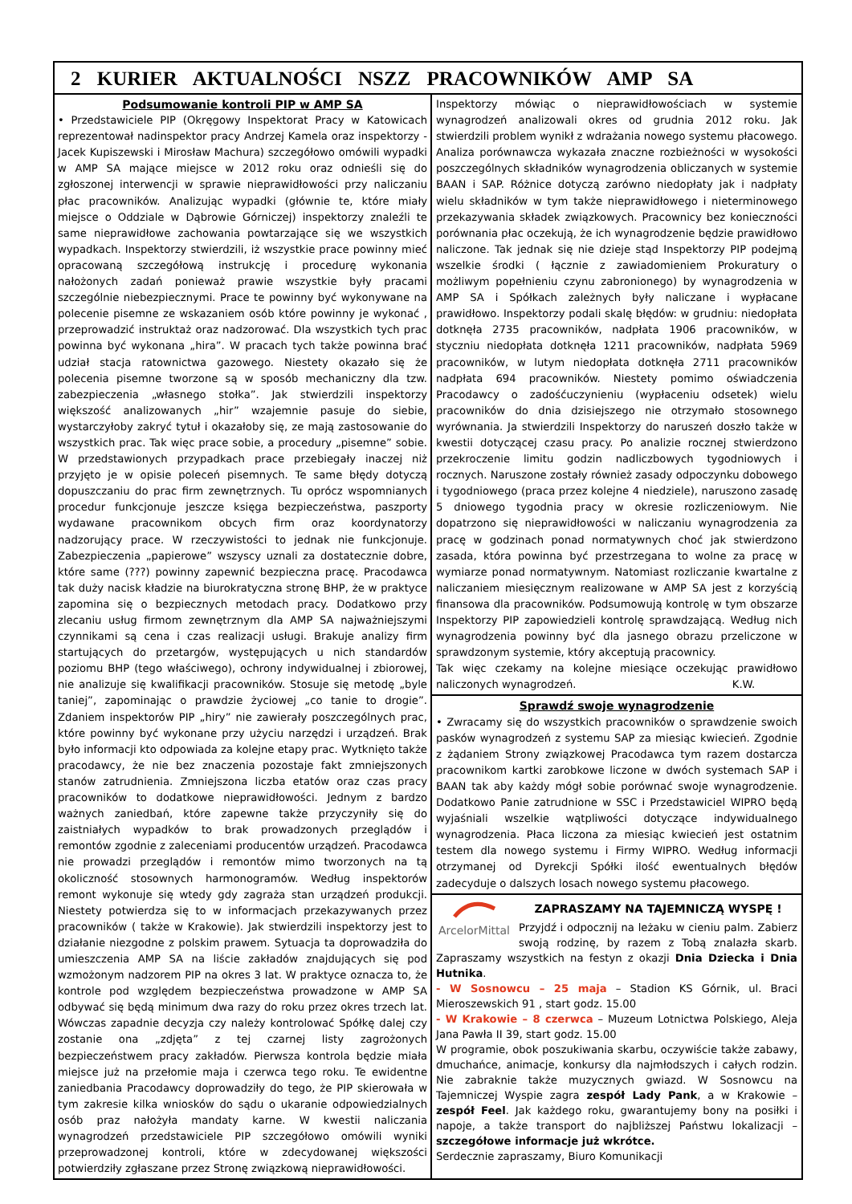2 KURIER AKTUALNOŚCI NSZZ PRACOWNIKÓW AMP SA
Podsumowanie kontroli PIP w AMP SA
• Przedstawiciele PIP (Okręgowy Inspektorat Pracy w Katowicach reprezentował nadinspektor pracy Andrzej Kamela oraz inspektorzy - Jacek Kupiszewski i Mirosław Machura) szczegółowo omówili wypadki w AMP SA mające miejsce w 2012 roku oraz odnieśli się do zgłoszonej interwencji w sprawie nieprawidłowości przy naliczaniu płac pracowników. Analizując wypadki (głównie te, które miały miejsce o Oddziale w Dąbrowie Górniczej) inspektorzy znaleźli te same nieprawidłowe zachowania powtarzające się we wszystkich wypadkach. Inspektorzy stwierdzili, iż wszystkie prace powinny mieć opracowaną szczegółową instrukcję i procedurę wykonania nałożonych zadań ponieważ prawie wszystkie były pracami szczególnie niebezpiecznymi. Prace te powinny być wykonywane na polecenie pisemne ze wskazaniem osób które powinny je wykonać , przeprowadzić instruktaż oraz nadzorować. Dla wszystkich tych prac powinna być wykonana „hira”. W pracach tych także powinna brać udział stacja ratownictwa gazowego. Niestety okazało się że polecenia pisemne tworzone są w sposób mechaniczny dla tzw. zabezpieczenia „własnego stołka”. Jak stwierdzili inspektorzy większość analizowanych „hir” wzajemnie pasuje do siebie, wystarczyłoby zakryć tytuł i okazałoby się, ze mają zastosowanie do wszystkich prac. Tak więc prace sobie, a procedury „pisemne” sobie. W przedstawionych przypadkach prace przebiegały inaczej niż przyjęto je w opisie poleceń pisemnych. Te same błędy dotyczą dopuszczaniu do prac firm zewnętrznych. Tu oprócz wspomnianych procedur funkcjonuje jeszcze księga bezpieczeństwa, paszporty wydawane pracownikom obcych firm oraz koordynatorzy nadzorujący prace. W rzeczywistości to jednak nie funkcjonuje. Zabezpieczenia „papierowe” wszyscy uznali za dostatecznie dobre, które same (???) powinny zapewnić bezpieczna pracę. Pracodawca tak duży nacisk kładzie na biurokratyczna stronę BHP, że w praktyce zapomina się o bezpiecznych metodach pracy. Dodatkowo przy zlecaniu usług firmom zewnętrznym dla AMP SA najważniejszymi czynnikami są cena i czas realizacji usługi. Brakuje analizy firm startujących do przetargów, występujących u nich standardów poziomu BHP (tego właściwego), ochrony indywidualnej i zbiorowej, nie analizuje się kwalifikacji pracowników. Stosuje się metodę „byle taniej”, zapominając o prawdzie życiowej „co tanie to drogie”. Zdaniem inspektorów PIP „hiry” nie zawierały poszczególnych prac, które powinny być wykonane przy użyciu narzędzi i urządzeń. Brak było informacji kto odpowiada za kolejne etapy prac. Wytknięto także pracodawcy, że nie bez znaczenia pozostaje fakt zmniejszonych stanów zatrudnienia. Zmniejszona liczba etatów oraz czas pracy pracowników to dodatkowe nieprawidłowości. Jednym z bardzo ważnych zaniedbań, które zapewne także przyczyniły się do zaistniałych wypadków to brak prowadzonych przeglądów i remontów zgodnie z zaleceniami producentów urządzeń. Pracodawca nie prowadzi przeglądów i remontów mimo tworzonych na tą okoliczność stosownych harmonogramów. Według inspektorów remont wykonuje się wtedy gdy zagraża stan urządzeń produkcji. Niestety potwierdza się to w informacjach przekazywanych przez pracowników ( także w Krakowie). Jak stwierdzili inspektorzy jest to działanie niezgodne z polskim prawem. Sytuacja ta doprowadziła do umieszczenia AMP SA na liście zakładów znajdujących się pod wzmożonym nadzorem PIP na okres 3 lat. W praktyce oznacza to, że kontrole pod względem bezpieczeństwa prowadzone w AMP SA odbywać się będą minimum dwa razy do roku przez okres trzech lat. Wówczas zapadnie decyzja czy należy kontrolować Spółkę dalej czy zostanie ona „zdjęta” z tej czarnej listy zagrożonych bezpieczeństwem pracy zakładów. Pierwsza kontrola będzie miała miejsce już na przełomie maja i czerwca tego roku. Te ewidentne zaniedbania Pracodawcy doprowadziły do tego, że PIP skierowała w tym zakresie kilka wniosków do sądu o ukaranie odpowiedzialnych osób praz nałożyła mandaty karne. W kwestii naliczania wynagrodzeń przedstawiciele PIP szczegółowo omówili wyniki przeprowadzonej kontroli, które w zdecydowanej większości potwierdziły zgłaszane przez Stronę związkową nieprawidłowości.
Inspektorzy mówiąc o nieprawidłowościach w systemie wynagrodzeń analizowali okres od grudnia 2012 roku. Jak stwierdzili problem wynikł z wdrażania nowego systemu płacowego. Analiza porównawcza wykazała znaczne rozbieżności w wysokości poszczególnych składników wynagrodzenia obliczanych w systemie BAAN i SAP. Różnice dotyczą zarówno niedopłaty jak i nadpłaty wielu składników w tym także nieprawidłowego i nieterminowego przekazywania składek związkowych. Pracownicy bez konieczności porównania płac oczekują, że ich wynagrodzenie będzie prawidłowo naliczone. Tak jednak się nie dzieje stąd Inspektorzy PIP podejmą wszelkie środki ( łącznie z zawiadomieniem Prokuratury o możliwym popełnieniu czynu zabronionego) by wynagrodzenia w AMP SA i Spółkach zależnych były naliczane i wypłacane prawidłowo. Inspektorzy podali skalę błędów: w grudniu: niedopłata dotknęła 2735 pracowników, nadpłata 1906 pracowników, w styczniu niedopłata dotknęła 1211 pracowników, nadpłata 5969 pracowników, w lutym niedopłata dotknęła 2711 pracowników nadpłata 694 pracowników. Niestety pomimo oświadczenia Pracodawcy o zadośćuczynieniu (wypłaceniu odsetek) wielu pracowników do dnia dzisiejszego nie otrzymało stosownego wyrównania. Ja stwierdzili Inspektorzy do naruszeń doszło także w kwestii dotyczącej czasu pracy. Po analizie rocznej stwierdzono przekroczenie limitu godzin nadliczbowych tygodniowych i rocznych. Naruszone zostały również zasady odpoczynku dobowego i tygodniowego (praca przez kolejne 4 niedziele), naruszono zasadę 5 dniowego tygodnia pracy w okresie rozliczeniowym. Nie dopatrzono się nieprawidłowości w naliczaniu wynagrodzenia za pracę w godzinach ponad normatywnych choć jak stwierdzono zasada, która powinna być przestrzegana to wolne za pracę w wymiarze ponad normatywnym. Natomiast rozliczanie kwartalne z naliczaniem miesięcznym realizowane w AMP SA jest z korzyścią finansowa dla pracowników. Podsumowują kontrolę w tym obszarze Inspektorzy PIP zapowiedzieli kontrolę sprawdzającą. Według nich wynagrodzenia powinny być dla jasnego obrazu przeliczone w sprawdzonym systemie, który akceptują pracownicy.
Tak więc czekamy na kolejne miesiące oczekując prawidłowo naliczonych wynagrodzeń. K.W.
Sprawdź swoje wynagrodzenie
• Zwracamy się do wszystkich pracowników o sprawdzenie swoich pasków wynagrodzeń z systemu SAP za miesiąc kwiecień. Zgodnie z żądaniem Strony związkowej Pracodawca tym razem dostarcza pracownikom kartki zarobkowe liczone w dwóch systemach SAP i BAAN tak aby każdy mógł sobie porównać swoje wynagrodzenie. Dodatkowo Panie zatrudnione w SSC i Przedstawiciel WIPRO będą wyjaśniali wszelkie wątpliwości dotyczące indywidualnego wynagrodzenia. Płaca liczona za miesiąc kwiecień jest ostatnim testem dla nowego systemu i Firmy WIPRO. Według informacji otrzymanej od Dyrekcji Spółki ilość ewentualnych błędów zadecyduje o dalszych losach nowego systemu płacowego.
ArcelorMittal
ZAPRASZAMY NA TAJEMNICZĄ WYSPĘ !
Przyjdź i odpocznij na leżaku w cieniu palm. Zabierz swoją rodzinę, by razem z Tobą znalazła skarb. Zapraszamy wszystkich na festyn z okazji Dnia Dziecka i Dnia Hutnika.
- W Sosnowcu – 25 maja – Stadion KS Górnik, ul. Braci Mieroszewskich 91 , start godz. 15.00
- W Krakowie – 8 czerwca – Muzeum Lotnictwa Polskiego, Aleja Jana Pawła II 39, start godz. 15.00
W programie, obok poszukiwania skarbu, oczywiście także zabawy, dmuchańce, animacje, konkursy dla najmłodszych i całych rodzin. Nie zabraknie także muzycznych gwiazd. W Sosnowcu na Tajemniczej Wyspie zagra zespół Lady Pank, a w Krakowie – zespół Feel. Jak każdego roku, gwarantujemy bony na posiłki i napoje, a także transport do najbliższej Państwu lokalizacji – szczegółowe informacje już wkrótce.
Serdecznie zapraszamy, Biuro Komunikacji